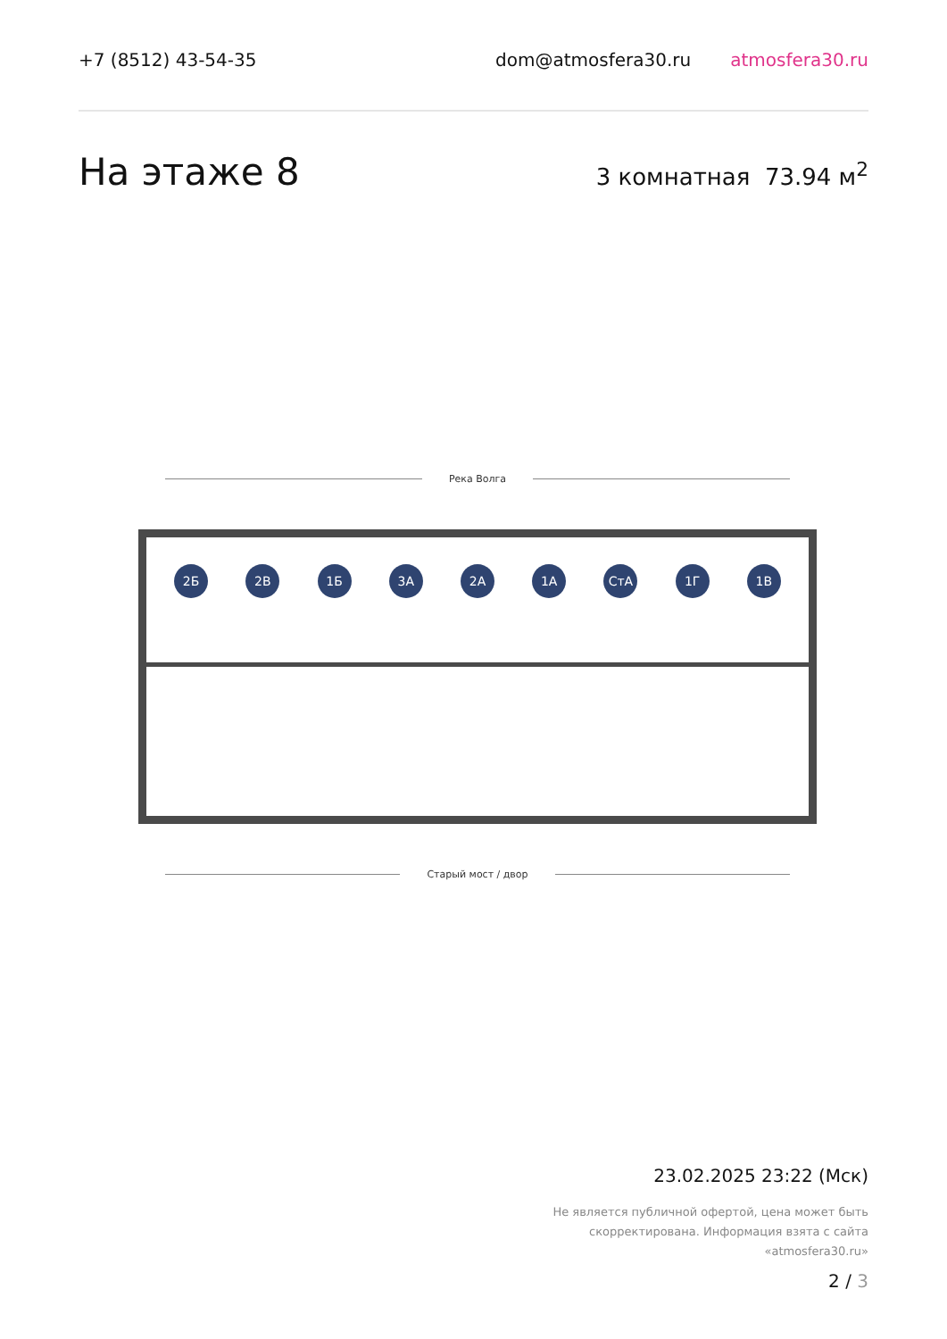+7 (8512) 43-54-35 dom@atmosfera30.ru atmosfera30.ru
На этаже 8 3 комнатная 73.94 м<sup>2</sup>
Река Волга
2Б 2В 1Б 3А 2А 1А СтА 1Г 1В
Старый мост / двор
23.02.2025 23:22 (Мск)
Не является публичной офертой, цена может быть скорректирована. Информация взята с сайта «atmosfera30.ru»
2 / 3